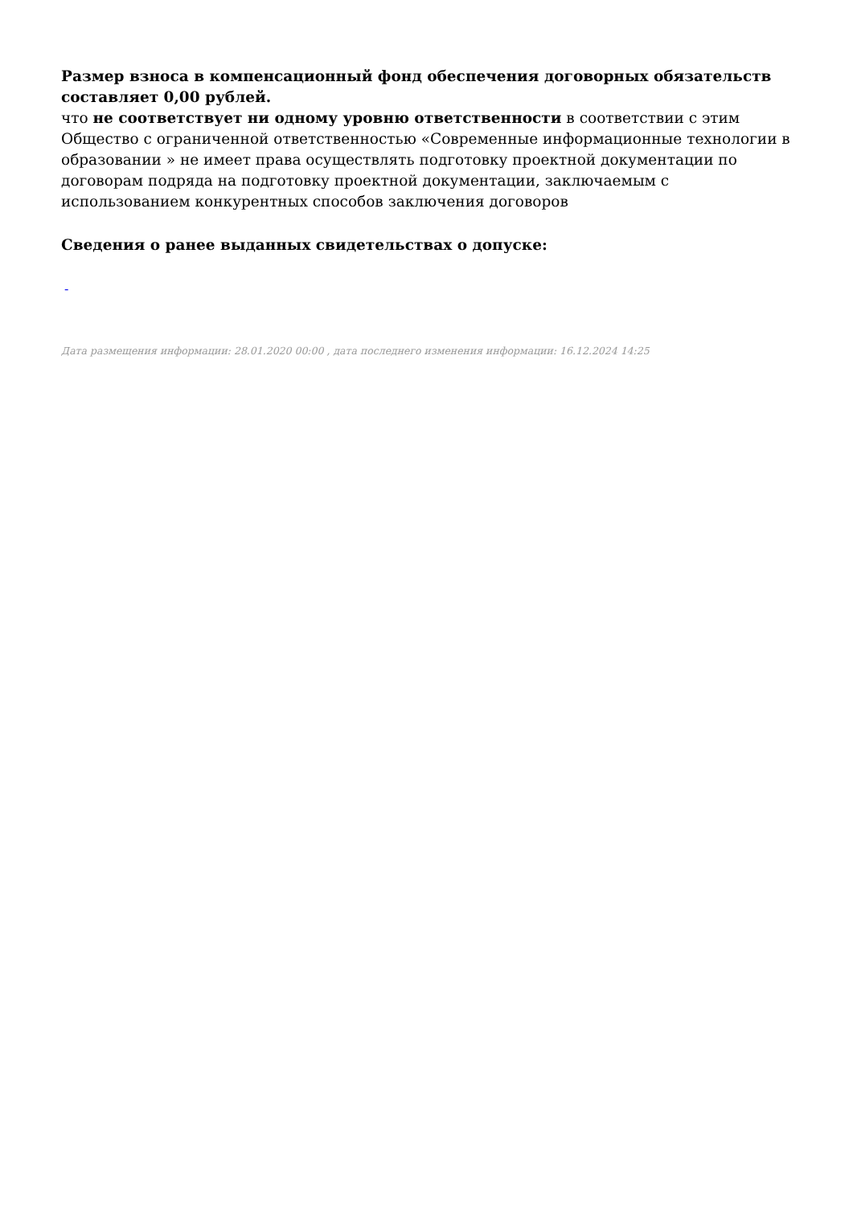Размер взноса в компенсационный фонд обеспечения договорных обязательств составляет 0,00 рублей.
что не соответствует ни одному уровню ответственности в соответствии с этим Общество с ограниченной ответственностью «Современные информационные технологии в образовании » не имеет права осуществлять подготовку проектной документации по договорам подряда на подготовку проектной документации, заключаемым с использованием конкурентных способов заключения договоров
Сведения о ранее выданных свидетельствах о допуске:
-
Дата размещения информации: 28.01.2020 00:00 , дата последнего изменения информации: 16.12.2024 14:25